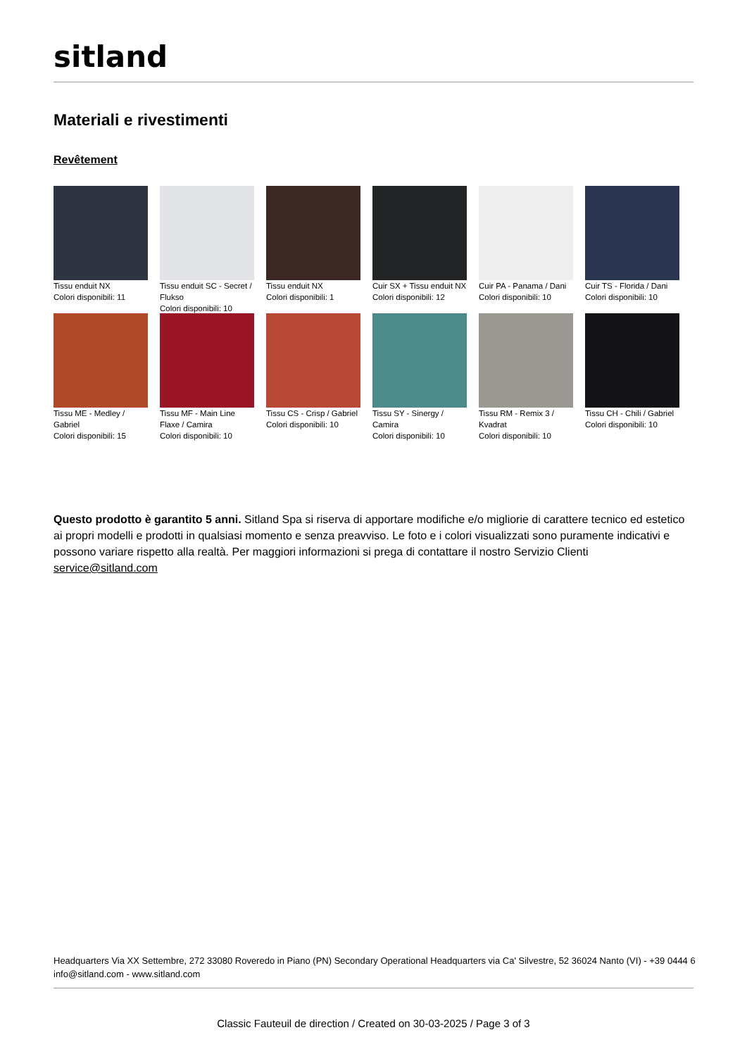sitland
Materiali e rivestimenti
Revêtement
Tissu enduit NX
Colori disponibili: 11
Tissu enduit SC - Secret / Flukso
Colori disponibili: 10
Tissu enduit NX
Colori disponibili: 1
Cuir SX + Tissu enduit NX
Colori disponibili: 12
Cuir PA - Panama / Dani
Colori disponibili: 10
Cuir TS - Florida / Dani
Colori disponibili: 10
Tissu ME - Medley / Gabriel
Colori disponibili: 15
Tissu MF - Main Line Flaxe / Camira
Colori disponibili: 10
Tissu CS - Crisp / Gabriel
Colori disponibili: 10
Tissu SY - Sinergy / Camira
Colori disponibili: 10
Tissu RM - Remix 3 / Kvadrat
Colori disponibili: 10
Tissu CH - Chili / Gabriel
Colori disponibili: 10
Questo prodotto è garantito 5 anni. Sitland Spa si riserva di apportare modifiche e/o migliorie di carattere tecnico ed estetico ai propri modelli e prodotti in qualsiasi momento e senza preavviso. Le foto e i colori visualizzati sono puramente indicativi e possono variare rispetto alla realtà. Per maggiori informazioni si prega di contattare il nostro Servizio Clienti service@sitland.com
Headquarters Via XX Settembre, 272 33080 Roveredo in Piano (PN) Secondary Operational Headquarters via Ca' Silvestre, 52 36024 Nanto (VI) - +39 0444 6
info@sitland.com - www.sitland.com
Classic Fauteuil de direction / Created on 30-03-2025 / Page 3 of 3